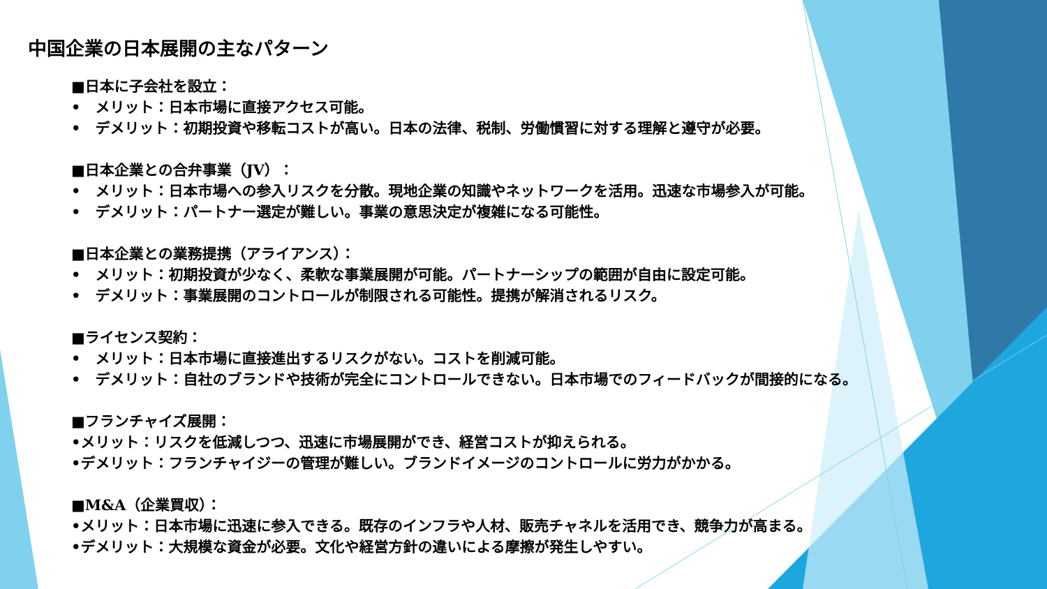中国企業の日本展開の主なパターン
■日本に子会社を設立：
•　メリット：日本市場に直接アクセス可能。
•　デメリット：初期投資や移転コストが高い。日本の法律、税制、労働慣習に対する理解と遵守が必要。
■日本企業との合弁事業（JV）：
•　メリット：日本市場への参入リスクを分散。現地企業の知識やネットワークを活用。迅速な市場参入が可能。
•　デメリット：パートナー選定が難しい。事業の意思決定が複雑になる可能性。
■日本企業との業務提携（アライアンス）：
•　メリット：初期投資が少なく、柔軟な事業展開が可能。パートナーシップの範囲が自由に設定可能。
•　デメリット：事業展開のコントロールが制限される可能性。提携が解消されるリスク。
■ライセンス契約：
•　メリット：日本市場に直接進出するリスクがない。コストを削減可能。
•　デメリット：自社のブランドや技術が完全にコントロールできない。日本市場でのフィードバックが間接的になる。
■フランチャイズ展開：
•メリット：リスクを低減しつつ、迅速に市場展開ができ、経営コストが抑えられる。
•デメリット：フランチャイジーの管理が難しい。ブランドイメージのコントロールに労力がかかる。
■M&A（企業買収）：
•メリット：日本市場に迅速に参入できる。既存のインフラや人材、販売チャネルを活用でき、競争力が高まる。
•デメリット：大規模な資金が必要。文化や経営方針の違いによる摩擦が発生しやすい。